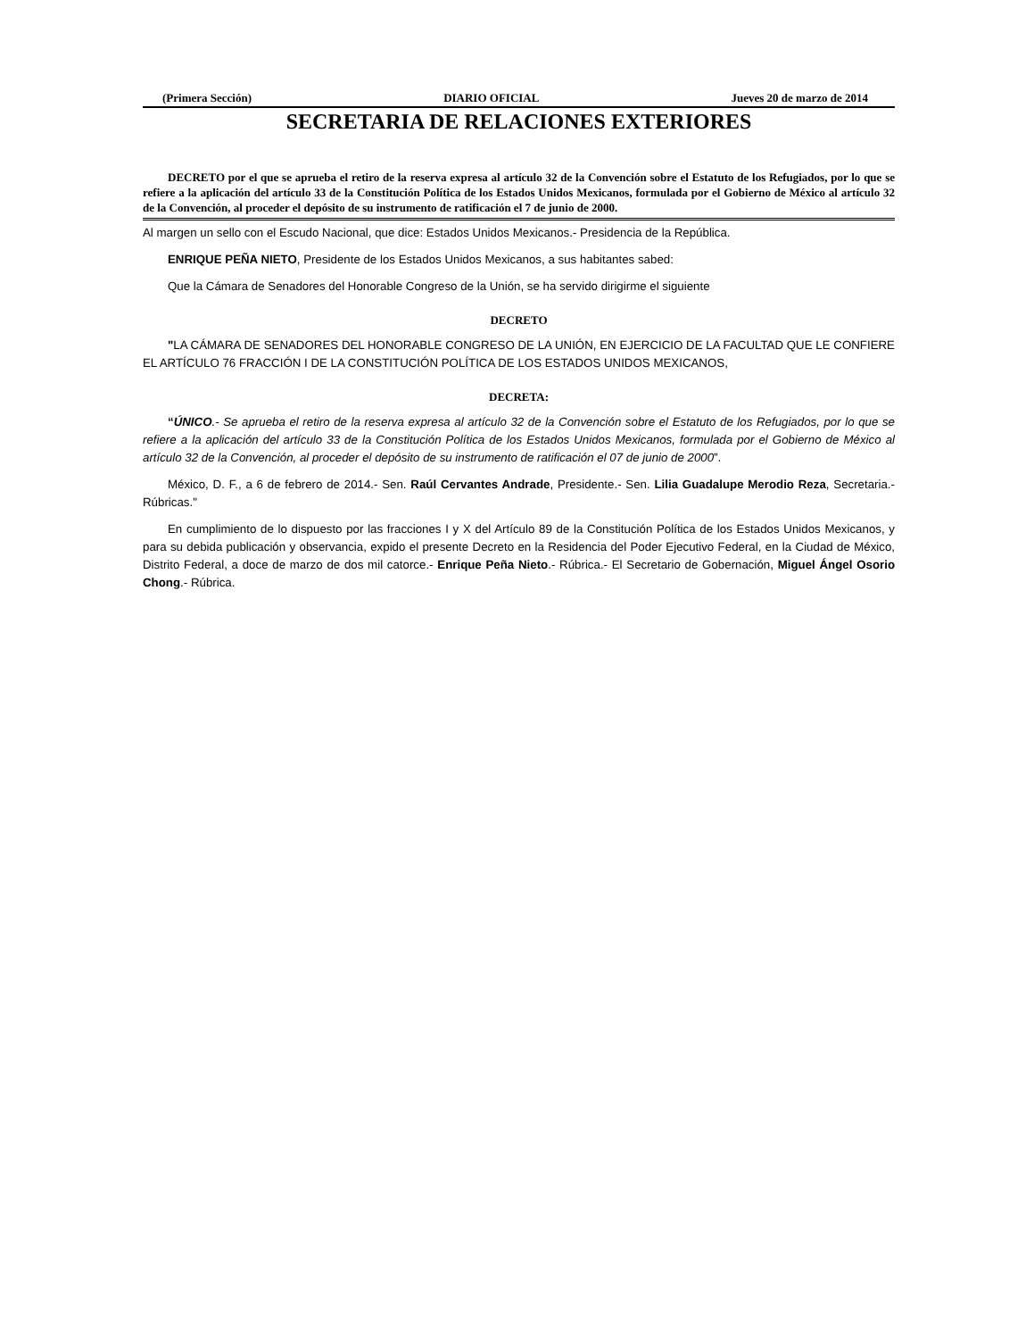(Primera Sección) DIARIO OFICIAL Jueves 20 de marzo de 2014
SECRETARIA DE RELACIONES EXTERIORES
DECRETO por el que se aprueba el retiro de la reserva expresa al artículo 32 de la Convención sobre el Estatuto de los Refugiados, por lo que se refiere a la aplicación del artículo 33 de la Constitución Política de los Estados Unidos Mexicanos, formulada por el Gobierno de México al artículo 32 de la Convención, al proceder el depósito de su instrumento de ratificación el 7 de junio de 2000.
Al margen un sello con el Escudo Nacional, que dice: Estados Unidos Mexicanos.- Presidencia de la República.
ENRIQUE PEÑA NIETO, Presidente de los Estados Unidos Mexicanos, a sus habitantes sabed:
Que la Cámara de Senadores del Honorable Congreso de la Unión, se ha servido dirigirme el siguiente
DECRETO
"LA CÁMARA DE SENADORES DEL HONORABLE CONGRESO DE LA UNIÓN, EN EJERCICIO DE LA FACULTAD QUE LE CONFIERE EL ARTÍCULO 76 FRACCIÓN I DE LA CONSTITUCIÓN POLÍTICA DE LOS ESTADOS UNIDOS MEXICANOS,
DECRETA:
“ÚNICO.- Se aprueba el retiro de la reserva expresa al artículo 32 de la Convención sobre el Estatuto de los Refugiados, por lo que se refiere a la aplicación del artículo 33 de la Constitución Política de los Estados Unidos Mexicanos, formulada por el Gobierno de México al artículo 32 de la Convención, al proceder el depósito de su instrumento de ratificación el 07 de junio de 2000”.
México, D. F., a 6 de febrero de 2014.- Sen. Raúl Cervantes Andrade, Presidente.- Sen. Lilia Guadalupe Merodio Reza, Secretaria.- Rúbricas."
En cumplimiento de lo dispuesto por las fracciones I y X del Artículo 89 de la Constitución Política de los Estados Unidos Mexicanos, y para su debida publicación y observancia, expido el presente Decreto en la Residencia del Poder Ejecutivo Federal, en la Ciudad de México, Distrito Federal, a doce de marzo de dos mil catorce.- Enrique Peña Nieto.- Rúbrica.- El Secretario de Gobernación, Miguel Ángel Osorio Chong.- Rúbrica.